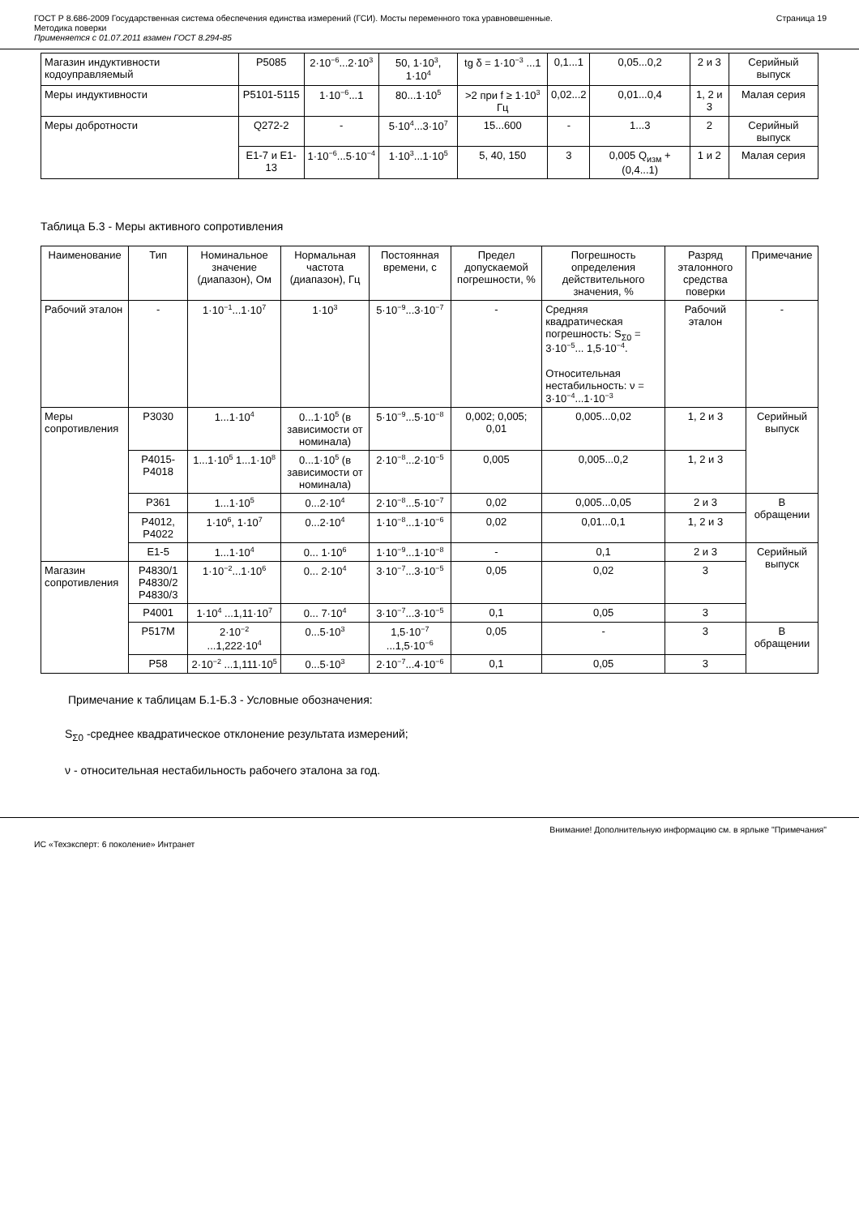ГОСТ Р 8.686-2009 Государственная система обеспечения единства измерений (ГСИ). Мосты переменного тока уравновешенные.
Методика поверки
Применяется с 01.07.2011 взамен ГОСТ 8.294-85
Страница 19
| Магазин индуктивности кодоуправляемый | Р5085 | 2·10<sup>−6</sup>...2·10<sup>3</sup> | 50, 1·10<sup>3</sup>, 1·10<sup>4</sup> | tg δ = 1·10<sup>−3</sup> ...1 | 0,1...1 | 0,05...0,2 | 2 и 3 | Серийный выпуск |
| Меры индуктивности | Р5101-5115 | 1·10<sup>−6</sup>...1 | 80...1·10<sup>5</sup> | >2 при f ≥ 1·10<sup>3</sup> Гц | 0,02...2 | 0,01...0,4 | 1, 2 и 3 | Малая серия |
| Меры добротности | Q272-2 | - | 5·10<sup>4</sup>...3·10<sup>7</sup> | 15...600 | - | 1...3 | 2 | Серийный выпуск |
| | Е1-7 и Е1-13 | 1·10<sup>−6</sup>...5·10<sup>−4</sup> | 1·10<sup>3</sup>...1·10<sup>5</sup> | 5, 40, 150 | 3 | 0,005 Q<sub>изм</sub> + (0,4...1) | 1 и 2 | Малая серия |
Таблица Б.3 - Меры активного сопротивления
| Наименование | Тип | Номинальное значение (диапазон), Ом | Нормальная частота (диапазон), Гц | Постоянная времени, с | Предел допускаемой погрешности, % | Погрешность определения действительного значения, % | Разряд эталонного средства поверки | Примечание |
| --- | --- | --- | --- | --- | --- | --- | --- | --- |
| Рабочий эталон | - | 1·10<sup>−1</sup>...1·10<sup>7</sup> | 1·10<sup>3</sup> | 5·10<sup>−9</sup>...3·10<sup>−7</sup> | - | Средняя квадратическая погрешность: S<sub>Σ0</sub> = 3·10<sup>−5</sup>... 1,5·10<sup>−4</sup>. Относительная нестабильность: ν = 3·10<sup>−4</sup>...1·10<sup>−3</sup> | Рабочий эталон | - |
| Меры сопротивления | Р3030 | 1...1·10<sup>4</sup> | 0...1·10<sup>5</sup> (в зависимости от номинала) | 5·10<sup>−9</sup>...5·10<sup>−8</sup> | 0,002; 0,005; 0,01 | 0,005...0,02 | 1, 2 и 3 | Серийный выпуск |
| | Р4015-Р4018 | 1...1·10<sup>5</sup> 1...1·10<sup>8</sup> | 0...1·10<sup>5</sup> (в зависимости от номинала) | 2·10<sup>−8</sup>...2·10<sup>−5</sup> | 0,005 | 0,005...0,2 | 1, 2 и 3 | |
| | Р361 | 1...1·10<sup>5</sup> | 0...2·10<sup>4</sup> | 2·10<sup>−8</sup>...5·10<sup>−7</sup> | 0,02 | 0,005...0,05 | 2 и 3 | В обращении |
| | Р4012, Р4022 | 1·10<sup>6</sup>, 1·10<sup>7</sup> | 0...2·10<sup>4</sup> | 1·10<sup>−8</sup>...1·10<sup>−6</sup> | 0,02 | 0,01...0,1 | 1, 2 и 3 | |
| | Е1-5 | 1...1·10<sup>4</sup> | 0... 1·10<sup>6</sup> | 1·10<sup>−9</sup>...1·10<sup>−8</sup> | - | 0,1 | 2 и 3 | Серийный выпуск |
| Магазин сопротивления | Р4830/1 Р4830/2 Р4830/3 | 1·10<sup>−2</sup>...1·10<sup>6</sup> | 0... 2·10<sup>4</sup> | 3·10<sup>−7</sup>...3·10<sup>−5</sup> | 0,05 | 0,02 | 3 | |
| | Р4001 | 1·10<sup>4</sup> ...1,11·10<sup>7</sup> | 0... 7·10<sup>4</sup> | 3·10<sup>−7</sup>...3·10<sup>−5</sup> | 0,1 | 0,05 | 3 | |
| | Р517М | 2·10<sup>−2</sup> ...1,222·10<sup>4</sup> | 0...5·10<sup>3</sup> | 1,5·10<sup>−7</sup> ...1,5·10<sup>−6</sup> | 0,05 | - | 3 | В обращении |
| | Р58 | 2·10<sup>−2</sup> ...1,111·10<sup>5</sup> | 0...5·10<sup>3</sup> | 2·10<sup>−7</sup>...4·10<sup>−6</sup> | 0,1 | 0,05 | 3 | |
Примечание к таблицам Б.1-Б.3 - Условные обозначения:
S<sub>Σ0</sub> -среднее квадратическое отклонение результата измерений;
ν - относительная нестабильность рабочего эталона за год.
Внимание! Дополнительную информацию см. в ярлыке "Примечания"
ИС «Техэксперт: 6 поколение» Интранет